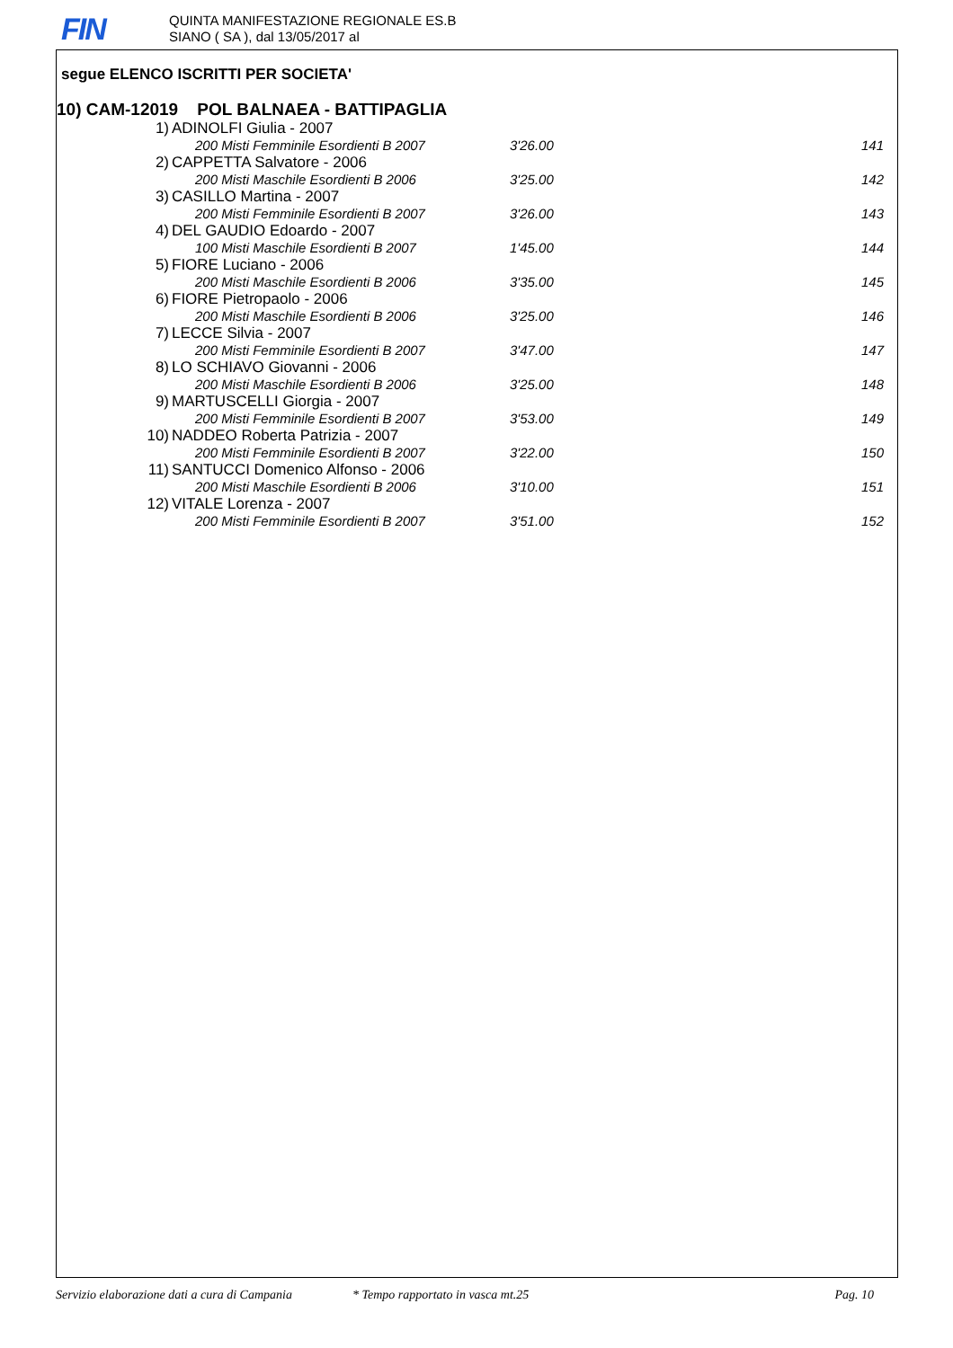FIN
QUINTA MANIFESTAZIONE REGIONALE ES.B
SIANO ( SA ), dal 13/05/2017 al
segue ELENCO ISCRITTI PER SOCIETA'
10) CAM-12019 POL BALNAEA - BATTIPAGLIA
| 1) | ADINOLFI Giulia - 2007 | | |
| | 200 Misti Femminile Esordienti B 2007 | 3'26.00 | 141 |
| 2) | CAPPETTA Salvatore - 2006 | | |
| | 200 Misti Maschile Esordienti B 2006 | 3'25.00 | 142 |
| 3) | CASILLO Martina - 2007 | | |
| | 200 Misti Femminile Esordienti B 2007 | 3'26.00 | 143 |
| 4) | DEL GAUDIO Edoardo - 2007 | | |
| | 100 Misti Maschile Esordienti B 2007 | 1'45.00 | 144 |
| 5) | FIORE Luciano - 2006 | | |
| | 200 Misti Maschile Esordienti B 2006 | 3'35.00 | 145 |
| 6) | FIORE Pietropaolo - 2006 | | |
| | 200 Misti Maschile Esordienti B 2006 | 3'25.00 | 146 |
| 7) | LECCE Silvia - 2007 | | |
| | 200 Misti Femminile Esordienti B 2007 | 3'47.00 | 147 |
| 8) | LO SCHIAVO Giovanni - 2006 | | |
| | 200 Misti Maschile Esordienti B 2006 | 3'25.00 | 148 |
| 9) | MARTUSCELLI Giorgia - 2007 | | |
| | 200 Misti Femminile Esordienti B 2007 | 3'53.00 | 149 |
| 10) | NADDEO Roberta Patrizia - 2007 | | |
| | 200 Misti Femminile Esordienti B 2007 | 3'22.00 | 150 |
| 11) | SANTUCCI Domenico Alfonso - 2006 | | |
| | 200 Misti Maschile Esordienti B 2006 | 3'10.00 | 151 |
| 12) | VITALE Lorenza - 2007 | | |
| | 200 Misti Femminile Esordienti B 2007 | 3'51.00 | 152 |
Servizio elaborazione dati a cura di Campania * Tempo rapportato in vasca mt.25 Pag. 10